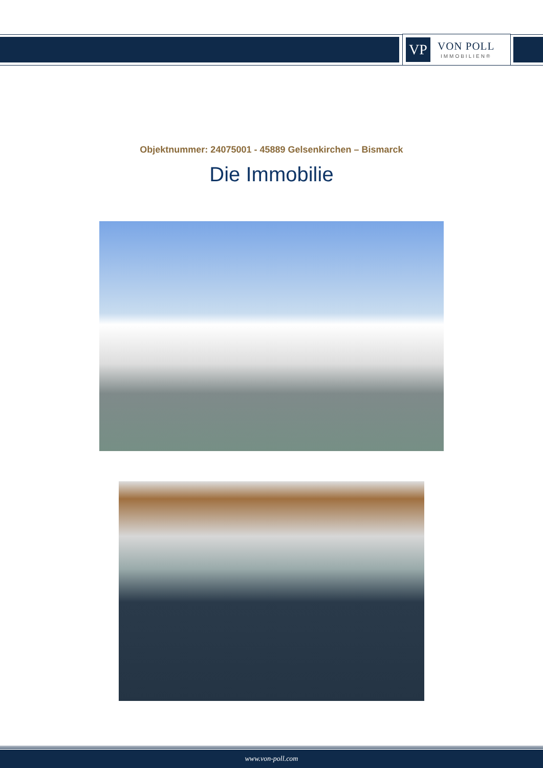VP
VON POLL
IMMOBILIEN®
Objektnummer: 24075001 - 45889 Gelsenkirchen – Bismarck
Die Immobilie
www.von-poll.com